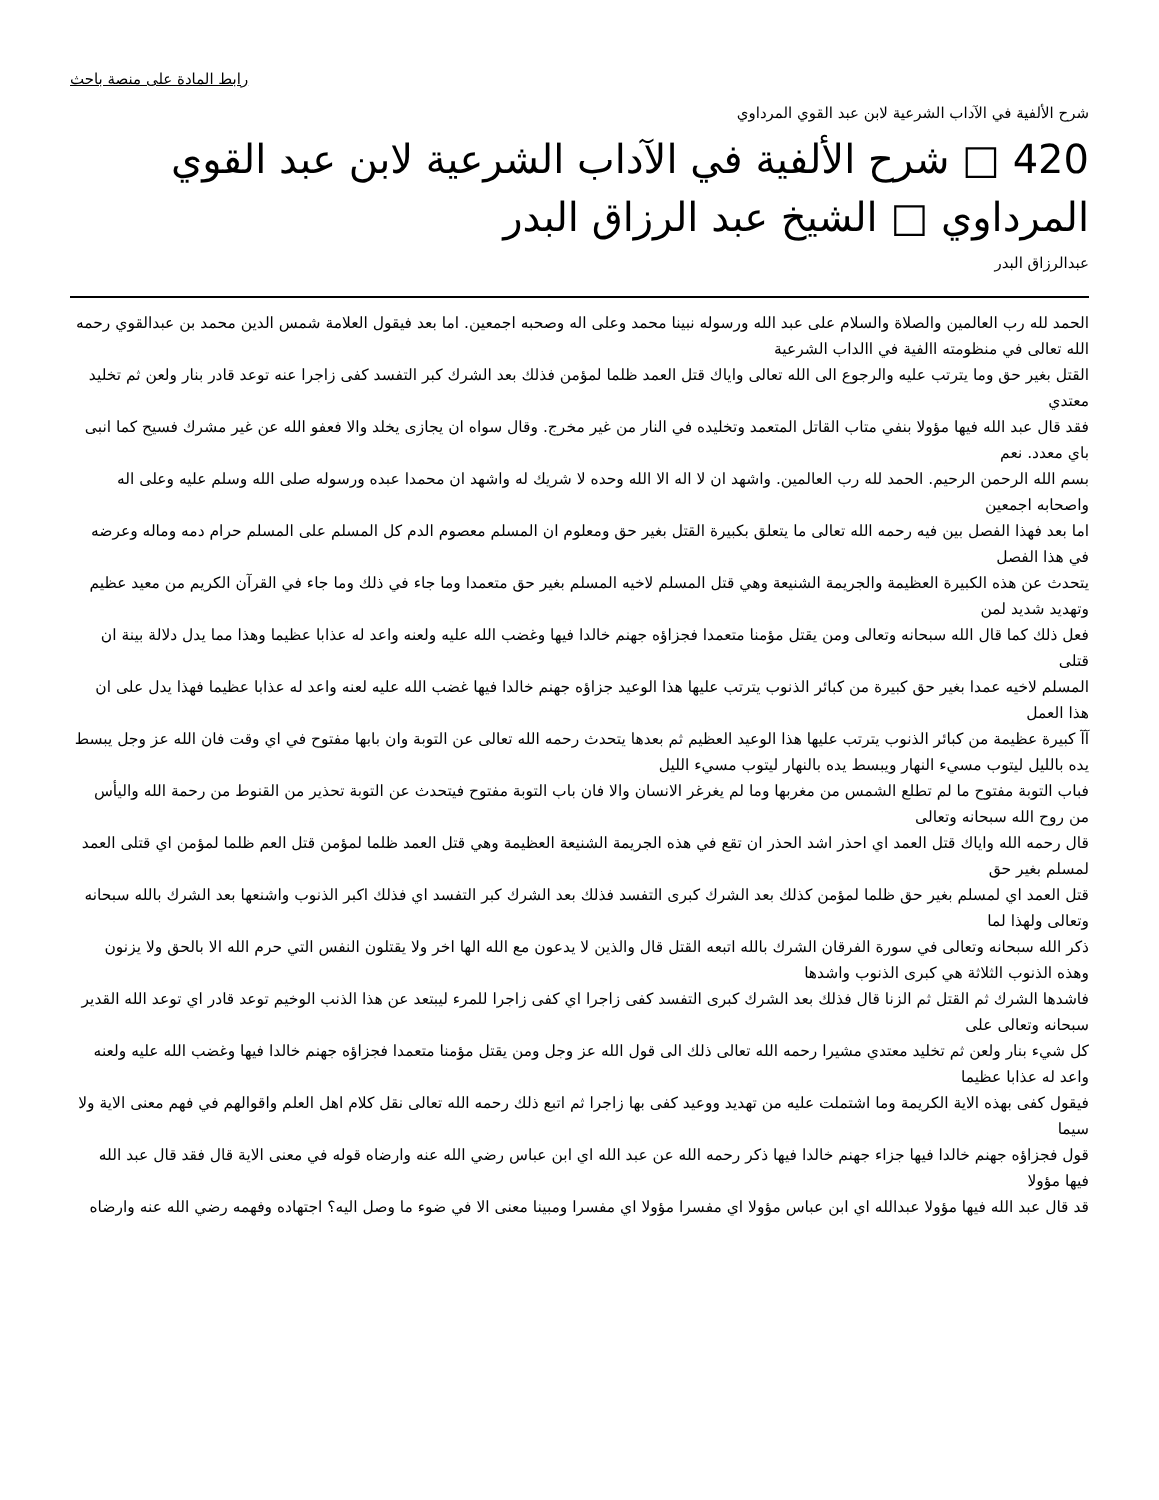رابط المادة على منصة باحث
شرح الألفية في الآداب الشرعية لابن عبد القوي المرداوي
420 □ شرح الألفية في الآداب الشرعية لابن عبد القوي المرداوي □ الشيخ عبد الرزاق البدر
عبدالرزاق البدر
الحمد لله رب العالمين والصلاة والسلام على عبد الله ورسوله نبينا محمد وعلى اله وصحبه اجمعين. اما بعد فيقول العلامة شمس الدين محمد بن عبدالقوي رحمه الله تعالى في منظومته االفية في االداب الشرعية
القتل بغير حق وما يترتب عليه والرجوع الى الله تعالى واياك قتل العمد ظلما لمؤمن فذلك بعد الشرك كبر التفسد كفى زاجرا عنه توعد قادر بنار ولعن ثم تخليد معتدي
فقد قال عبد الله فيها مؤولا بنفي متاب القاتل المتعمد وتخليده في النار من غير مخرج. وقال سواه ان يجازى يخلد والا فعفو الله عن غير مشرك فسيح كما انبى باي معدد. نعم
بسم الله الرحمن الرحيم. الحمد لله رب العالمين. واشهد ان لا اله الا الله وحده لا شريك له واشهد ان محمدا عبده ورسوله صلى الله وسلم عليه وعلى اله واصحابه اجمعين
اما بعد فهذا الفصل بين فيه رحمه الله تعالى ما يتعلق بكبيرة القتل بغير حق ومعلوم ان المسلم معصوم الدم كل المسلم على المسلم حرام دمه وماله وعرضه في هذا الفصل
يتحدث عن هذه الكبيرة العظيمة والجريمة الشنيعة وهي قتل المسلم لاخيه المسلم بغير حق متعمدا وما جاء في ذلك وما جاء في القرآن الكريم من معيد عظيم وتهديد شديد لمن
فعل ذلك كما قال الله سبحانه وتعالى ومن يقتل مؤمنا متعمدا فجزاؤه جهنم خالدا فيها وغضب الله عليه ولعنه واعد له عذابا عظيما وهذا مما يدل دلالة بينة ان قتلى
المسلم لاخيه عمدا بغير حق كبيرة من كبائر الذنوب يترتب عليها هذا الوعيد جزاؤه جهنم خالدا فيها غضب الله عليه لعنه واعد له عذابا عظيما فهذا يدل على ان هذا العمل
آآ كبيرة عظيمة من كبائر الذنوب يترتب عليها هذا الوعيد العظيم ثم بعدها يتحدث رحمه الله تعالى عن التوبة وان بابها مفتوح في اي وقت فان الله عز وجل يبسط يده بالليل ليتوب مسيء النهار ويبسط يده بالنهار ليتوب مسيء الليل
فباب التوبة مفتوح ما لم تطلع الشمس من مغربها وما لم يغرغر الانسان والا فان باب التوبة مفتوح فيتحدث عن التوبة تحذير من القنوط من رحمة الله واليأس من روح الله سبحانه وتعالى
قال رحمه الله واياك قتل العمد اي احذر اشد الحذر ان تقع في هذه الجريمة الشنيعة العظيمة وهي قتل العمد ظلما لمؤمن قتل العم ظلما لمؤمن اي قتلى العمد لمسلم بغير حق
قتل العمد اي لمسلم بغير حق ظلما لمؤمن كذلك بعد الشرك كبرى التفسد فذلك بعد الشرك كبر التفسد اي فذلك اكبر الذنوب واشنعها بعد الشرك بالله سبحانه وتعالى ولهذا لما
ذكر الله سبحانه وتعالى في سورة الفرقان الشرك بالله اتبعه القتل قال والذين لا يدعون مع الله الها اخر ولا يقتلون النفس التي حرم الله الا بالحق ولا يزنون وهذه الذنوب الثلاثة هي كبرى الذنوب واشدها
فاشدها الشرك ثم القتل ثم الزنا قال فذلك بعد الشرك كبرى التفسد كفى زاجرا اي كفى زاجرا للمرء ليبتعد عن هذا الذنب الوخيم توعد قادر اي توعد الله القدير سبحانه وتعالى على
كل شيء بنار ولعن ثم تخليد معتدي مشيرا رحمه الله تعالى ذلك الى قول الله عز وجل ومن يقتل مؤمنا متعمدا فجزاؤه جهنم خالدا فيها وغضب الله عليه ولعنه واعد له عذابا عظيما
فيقول كفى بهذه الاية الكريمة وما اشتملت عليه من تهديد ووعيد كفى بها زاجرا ثم اتبع ذلك رحمه الله تعالى نقل كلام اهل العلم واقوالهم في فهم معنى الاية ولا سيما
قول فجزاؤه جهنم خالدا فيها جزاء جهنم خالدا فيها ذكر رحمه الله عن عبد الله اي ابن عباس رضي الله عنه وارضاه قوله في معنى الاية قال فقد قال عبد الله فيها مؤولا
قد قال عبد الله فيها مؤولا عبدالله اي ابن عباس مؤولا اي مفسرا مؤولا اي مفسرا ومبينا معنى الا في ضوء ما وصل اليه؟ اجتهاده وفهمه رضي الله عنه وارضاه